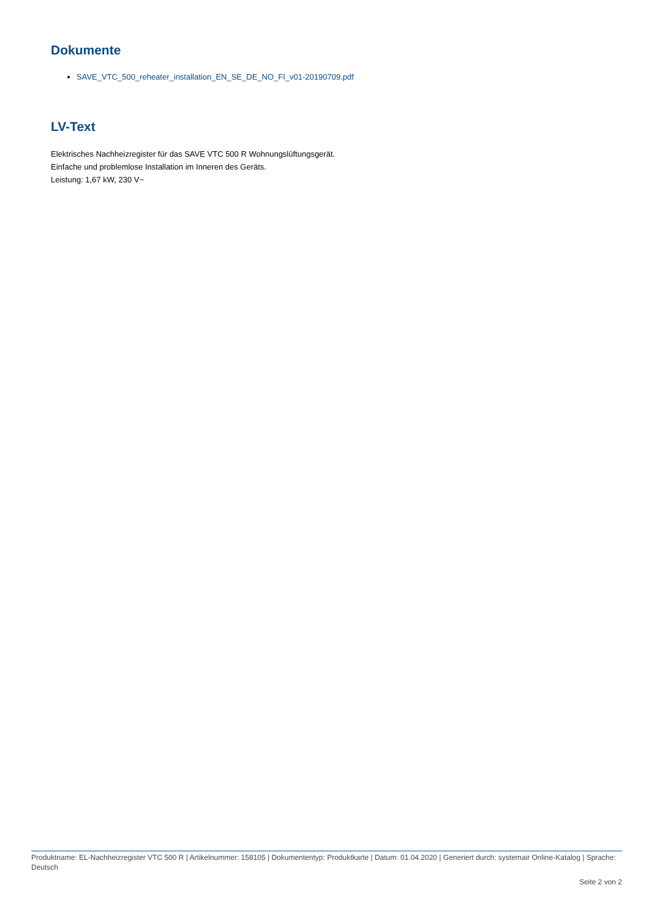Dokumente
SAVE_VTC_500_reheater_installation_EN_SE_DE_NO_FI_v01-20190709.pdf
LV-Text
Elektrisches Nachheizregister für das SAVE VTC 500 R Wohnungslüftungsgerät.
Einfache und problemlose Installation im Inneren des Geräts.
Leistung: 1,67 kW, 230 V~
Produktname: EL-Nachheizregister VTC 500 R | Artikelnummer: 158105 | Dokumententyp: Produktkarte | Datum: 01.04.2020 | Generiert durch: systemair Online-Katalog | Sprache: Deutsch
Seite 2 von 2